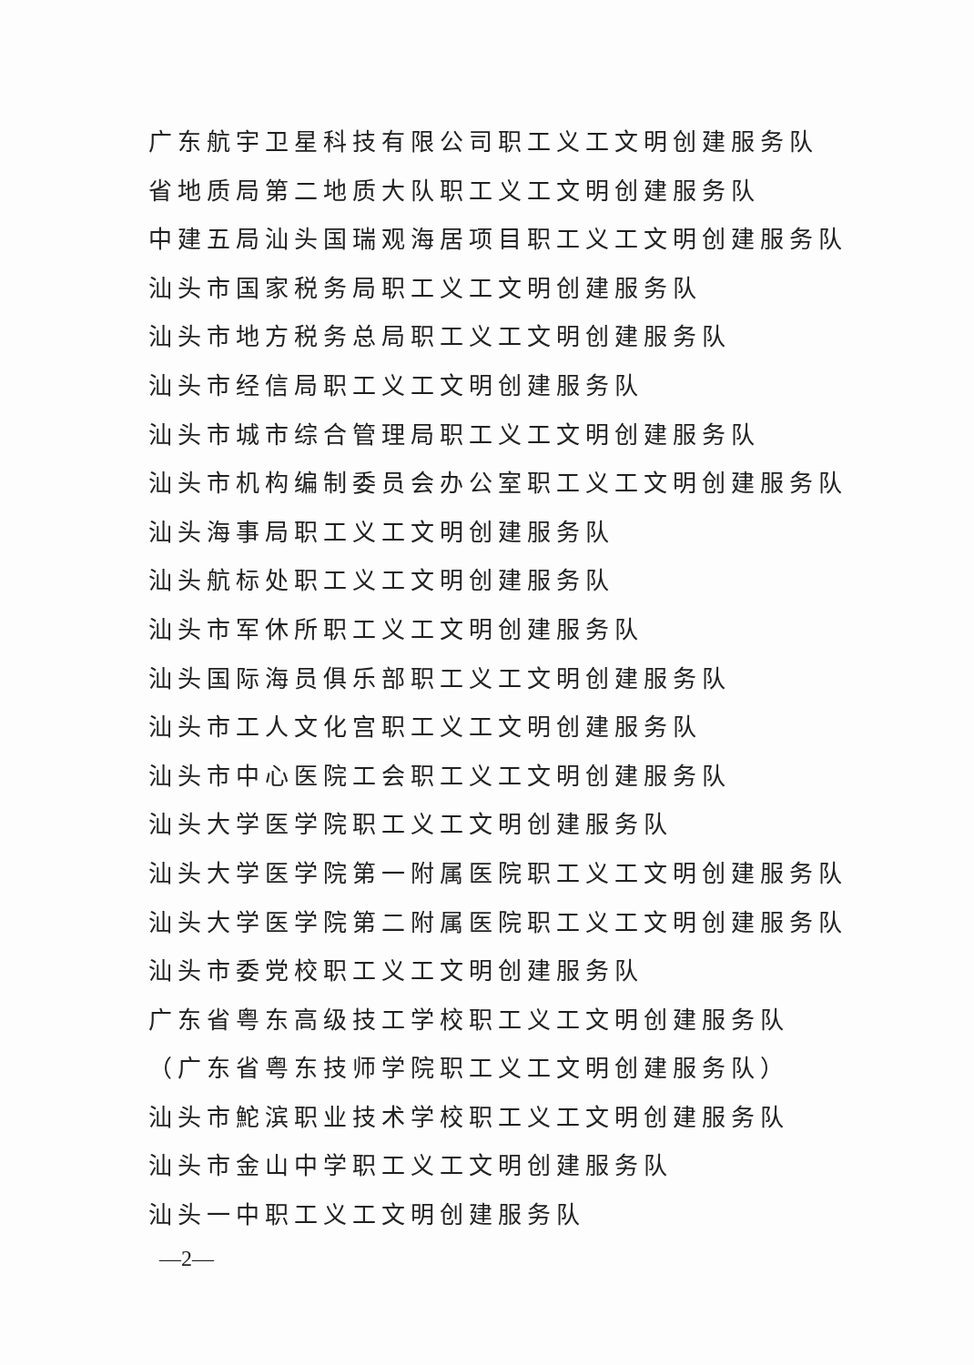广东航宇卫星科技有限公司职工义工文明创建服务队
省地质局第二地质大队职工义工文明创建服务队
中建五局汕头国瑞观海居项目职工义工文明创建服务队
汕头市国家税务局职工义工文明创建服务队
汕头市地方税务总局职工义工文明创建服务队
汕头市经信局职工义工文明创建服务队
汕头市城市综合管理局职工义工文明创建服务队
汕头市机构编制委员会办公室职工义工文明创建服务队
汕头海事局职工义工文明创建服务队
汕头航标处职工义工文明创建服务队
汕头市军休所职工义工文明创建服务队
汕头国际海员俱乐部职工义工文明创建服务队
汕头市工人文化宫职工义工文明创建服务队
汕头市中心医院工会职工义工文明创建服务队
汕头大学医学院职工义工文明创建服务队
汕头大学医学院第一附属医院职工义工文明创建服务队
汕头大学医学院第二附属医院职工义工文明创建服务队
汕头市委党校职工义工文明创建服务队
广东省粤东高级技工学校职工义工文明创建服务队
（广东省粤东技师学院职工义工文明创建服务队）
汕头市鮀滨职业技术学校职工义工文明创建服务队
汕头市金山中学职工义工文明创建服务队
汕头一中职工义工文明创建服务队
—2—